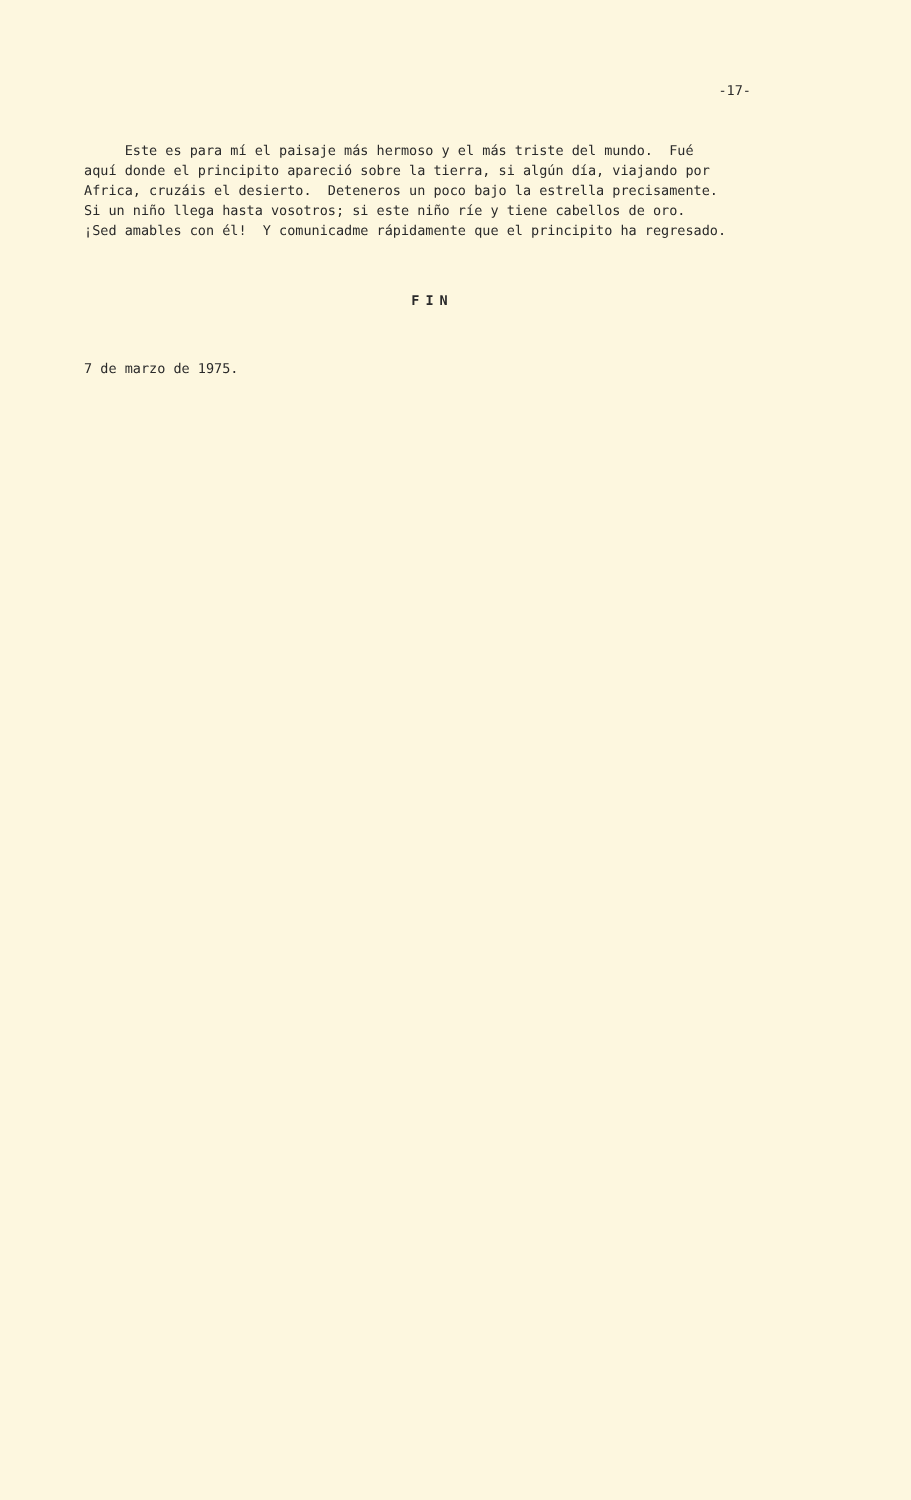-17-
Este es para mí el paisaje más hermoso y el más triste del mundo. Fué aquí donde el principito apareció sobre la tierra, si algún día, viajando por Africa, cruzáis el desierto. Deteneros un poco bajo la estrella precisamente. Si un niño llega hasta vosotros; si este niño ríe y tiene cabellos de oro. ¡Sed amables con él! Y comunicadme rápidamente que el principito ha regresado.
FIN
7 de marzo de 1975.